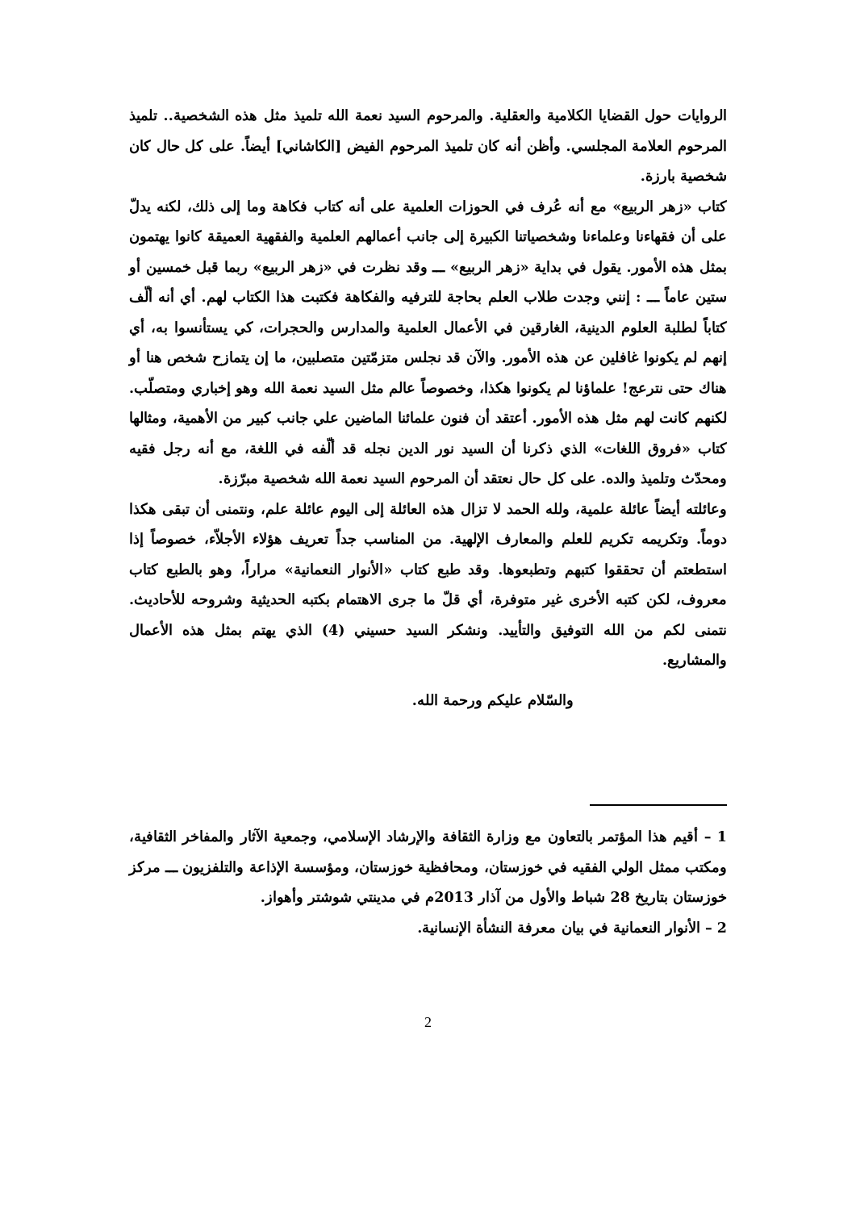الروايات حول القضايا الكلامية والعقلية. والمرحوم السيد نعمة الله تلميذ مثل هذه الشخصية.. تلميذ المرحوم العلامة المجلسي. وأظن أنه كان تلميذ المرحوم الفيض [الكاشاني] أيضاً. على كل حال كان شخصية بارزة.
كتاب «زهر الربيع» مع أنه عُرف في الحوزات العلمية على أنه كتاب فكاهة وما إلى ذلك، لكنه يدلّ على أن فقهاءنا وعلماءنا وشخصياتنا الكبيرة إلى جانب أعمالهم العلمية والفقهية العميقة كانوا يهتمون بمثل هذه الأمور. يقول في بداية «زهر الربيع» ـــ وقد نظرت في «زهر الربيع» ربما قبل خمسين أو ستين عاماً ـــ : إنني وجدت طلاب العلم بحاجة للترفيه والفكاهة فكتبت هذا الكتاب لهم. أي أنه ألّف كتاباً لطلبة العلوم الدينية، الغارقين في الأعمال العلمية والمدارس والحجرات، كي يستأنسوا به، أي إنهم لم يكونوا غافلين عن هذه الأمور. والآن قد نجلس متزمّتين متصلبين، ما إن يتمازح شخص هنا أو هناك حتى نترعج! علماؤنا لم يكونوا هكذا، وخصوصاً عالم مثل السيد نعمة الله وهو إخباري ومتصلّب. لكنهم كانت لهم مثل هذه الأمور. أعتقد أن فنون علمائنا الماضين علي جانب كبير من الأهمية، ومثالها كتاب «فروق اللغات» الذي ذكرنا أن السيد نور الدين نجله قد ألّفه في اللغة، مع أنه رجل فقيه ومحدّث وتلميذ والده. على كل حال نعتقد أن المرحوم السيد نعمة الله شخصية مبرّزة.
وعائلته أيضاً عائلة علمية، ولله الحمد لا تزال هذه العائلة إلى اليوم عائلة علم، ونتمنى أن تبقى هكذا دوماً. وتكريمه تكريم للعلم والمعارف الإلهية. من المناسب جداً تعريف هؤلاء الأجلاّء، خصوصاً إذا استطعتم أن تحققوا كتبهم وتطبعوها. وقد طبع كتاب «الأنوار النعمانية» مراراً، وهو بالطبع كتاب معروف، لكن كتبه الأخرى غير متوفرة، أي قلّ ما جرى الاهتمام بكتبه الحديثية وشروحه للأحاديث. نتمنى لكم من الله التوفيق والتأييد. ونشكر السيد حسيني (4) الذي يهتم بمثل هذه الأعمال والمشاريع.
والسّلام عليكم ورحمة الله.
1 – أقيم هذا المؤتمر بالتعاون مع وزارة الثقافة والإرشاد الإسلامي، وجمعية الآثار والمفاخر الثقافية، ومكتب ممثل الولي الفقيه في خوزستان، ومحافظية خوزستان، ومؤسسة الإذاعة والتلفزيون ـــ مركز خوزستان بتاريخ 28 شباط والأول من آذار 2013م في مدينتي شوشتر وأهواز.
2 – الأنوار النعمانية في بيان معرفة النشأة الإنسانية.
2